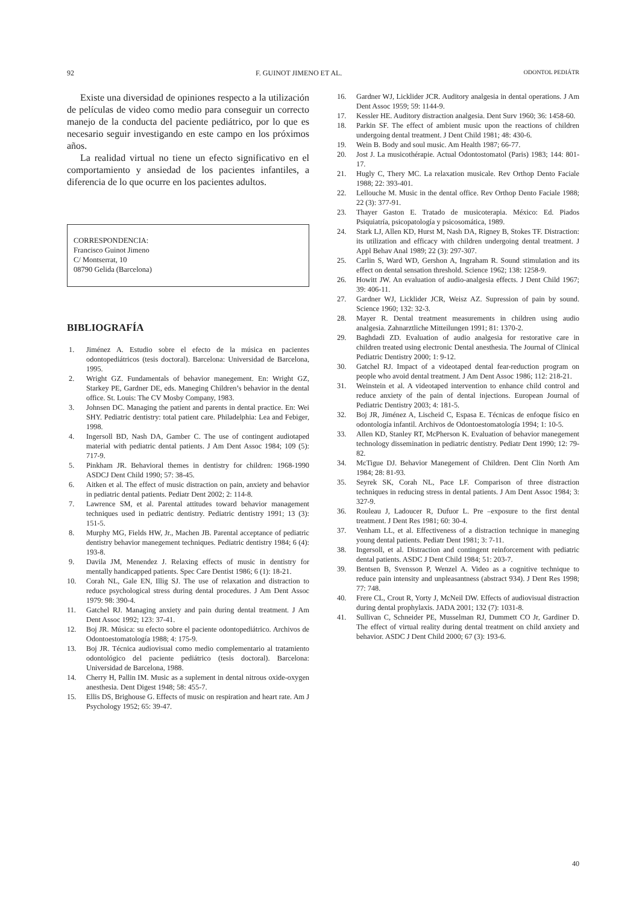92 F. GUINOT JIMENO ET AL. ODONTOL PEDIÁTR
Existe una diversidad de opiniones respecto a la utilización de películas de video como medio para conseguir un correcto manejo de la conducta del paciente pediátrico, por lo que es necesario seguir investigando en este campo en los próximos años.
La realidad virtual no tiene un efecto significativo en el comportamiento y ansiedad de los pacientes infantiles, a diferencia de lo que ocurre en los pacientes adultos.
CORRESPONDENCIA:
Francisco Guinot Jimeno
C/ Montserrat, 10
08790 Gelida (Barcelona)
BIBLIOGRAFÍA
1. Jiménez A. Estudio sobre el efecto de la música en pacientes odontopediátricos (tesis doctoral). Barcelona: Universidad de Barcelona, 1995.
2. Wright GZ. Fundamentals of behavior manegement. En: Wright GZ, Starkey PE, Gardner DE, eds. Maneging Children’s behavior in the dental office. St. Louis: The CV Mosby Company, 1983.
3. Johnsen DC. Managing the patient and parents in dental practice. En: Wei SHY. Pediatric dentistry: total patient care. Philadelphia: Lea and Febiger, 1998.
4. Ingersoll BD, Nash DA, Gamber C. The use of contingent audiotaped material with pediatric dental patients. J Am Dent Assoc 1984; 109 (5): 717-9.
5. Pinkham JR. Behavioral themes in dentistry for children: 1968-1990 ASDCJ Dent Child 1990; 57: 38-45.
6. Aitken et al. The effect of music distraction on pain, anxiety and behavior in pediatric dental patients. Pediatr Dent 2002; 2: 114-8.
7. Lawrence SM, et al. Parental attitudes toward behavior management techniques used in pediatric dentistry. Pediatric dentistry 1991; 13 (3): 151-5.
8. Murphy MG, Fields HW, Jr., Machen JB. Parental acceptance of pediatric dentistry behavior manegement techniques. Pediatric dentistry 1984; 6 (4): 193-8.
9. Davila JM, Menendez J. Relaxing effects of music in dentistry for mentally handicapped patients. Spec Care Dentist 1986; 6 (1): 18-21.
10. Corah NL, Gale EN, Illig SJ. The use of relaxation and distraction to reduce psychological stress during dental procedures. J Am Dent Assoc 1979: 98: 390-4.
11. Gatchel RJ. Managing anxiety and pain during dental treatment. J Am Dent Assoc 1992; 123: 37-41.
12. Boj JR. Música: su efecto sobre el paciente odontopediátrico. Archivos de Odontoestomatología 1988; 4: 175-9.
13. Boj JR. Técnica audiovisual como medio complementario al tratamiento odontológico del paciente pediátrico (tesis doctoral). Barcelona: Universidad de Barcelona, 1988.
14. Cherry H, Pallin IM. Music as a suplement in dental nitrous oxide-oxygen anesthesia. Dent Digest 1948; 58: 455-7.
15. Ellis DS, Brighouse G. Effects of music on respiration and heart rate. Am J Psychology 1952; 65: 39-47.
16. Gardner WJ, Licklider JCR. Auditory analgesia in dental operations. J Am Dent Assoc 1959; 59: 1144-9.
17. Kessler HE. Auditory distraction analgesia. Dent Surv 1960; 36: 1458-60.
18. Parkin SF. The effect of ambient music upon the reactions of children undergoing dental treatment. J Dent Child 1981; 48: 430-6.
19. Wein B. Body and soul music. Am Health 1987; 66-77.
20. Jost J. La musicothérapie. Actual Odontostomatol (Paris) 1983; 144: 801-17.
21. Hugly C, Thery MC. La relaxation musicale. Rev Orthop Dento Faciale 1988; 22: 393-401.
22. Lellouche M. Music in the dental office. Rev Orthop Dento Faciale 1988; 22 (3): 377-91.
23. Thayer Gaston E. Tratado de musicoterapia. México: Ed. Piados Psiquiatría, psicopatología y psicosomática, 1989.
24. Stark LJ, Allen KD, Hurst M, Nash DA, Rigney B, Stokes TF. Distraction: its utilization and efficacy with children undergoing dental treatment. J Appl Behav Anal 1989; 22 (3): 297-307.
25. Carlin S, Ward WD, Gershon A, Ingraham R. Sound stimulation and its effect on dental sensation threshold. Science 1962; 138: 1258-9.
26. Howitt JW. An evaluation of audio-analgesia effects. J Dent Child 1967; 39: 406-11.
27. Gardner WJ, Licklider JCR, Weisz AZ. Supression of pain by sound. Science 1960; 132: 32-3.
28. Mayer R. Dental treatment measurements in children using audio analgesia. Zahnarztliche Mitteilungen 1991; 81: 1370-2.
29. Baghdadi ZD. Evaluation of audio analgesia for restorative care in children treated using electronic Dental anesthesia. The Journal of Clinical Pediatric Dentistry 2000; 1: 9-12.
30. Gatchel RJ. Impact of a videotaped dental fear-reduction program on people who avoid dental treatment. J Am Dent Assoc 1986; 112: 218-21.
31. Weinstein et al. A videotaped intervention to enhance child control and reduce anxiety of the pain of dental injections. European Journal of Pediatric Dentistry 2003; 4: 181-5.
32. Boj JR, Jiménez A, Lischeid C, Espasa E. Técnicas de enfoque físico en odontología infantil. Archivos de Odontoestomatología 1994; 1: 10-5.
33. Allen KD, Stanley RT, McPherson K. Evaluation of behavior manegement technology dissemination in pediatric dentistry. Pediatr Dent 1990; 12: 79-82.
34. McTigue DJ. Behavior Manegement of Children. Dent Clin North Am 1984; 28: 81-93.
35. Seyrek SK, Corah NL, Pace LF. Comparison of three distraction techniques in reducing stress in dental patients. J Am Dent Assoc 1984; 3: 327-9.
36. Rouleau J, Ladoucer R, Dufuor L. Pre –exposure to the first dental treatment. J Dent Res 1981; 60: 30-4.
37. Venham LL, et al. Effectiveness of a distraction technique in maneging young dental patients. Pediatr Dent 1981; 3: 7-11.
38. Ingersoll, et al. Distraction and contingent reinforcement with pediatric dental patients. ASDC J Dent Child 1984; 51: 203-7.
39. Bentsen B, Svensson P, Wenzel A. Video as a cognitive technique to reduce pain intensity and unpleasantness (abstract 934). J Dent Res 1998; 77: 748.
40. Frere CL, Crout R, Yorty J, McNeil DW. Effects of audiovisual distraction during dental prophylaxis. JADA 2001; 132 (7): 1031-8.
41. Sullivan C, Schneider PE, Musselman RJ, Dummett CO Jr, Gardiner D. The effect of virtual reality during dental treatment on child anxiety and behavior. ASDC J Dent Child 2000; 67 (3): 193-6.
40